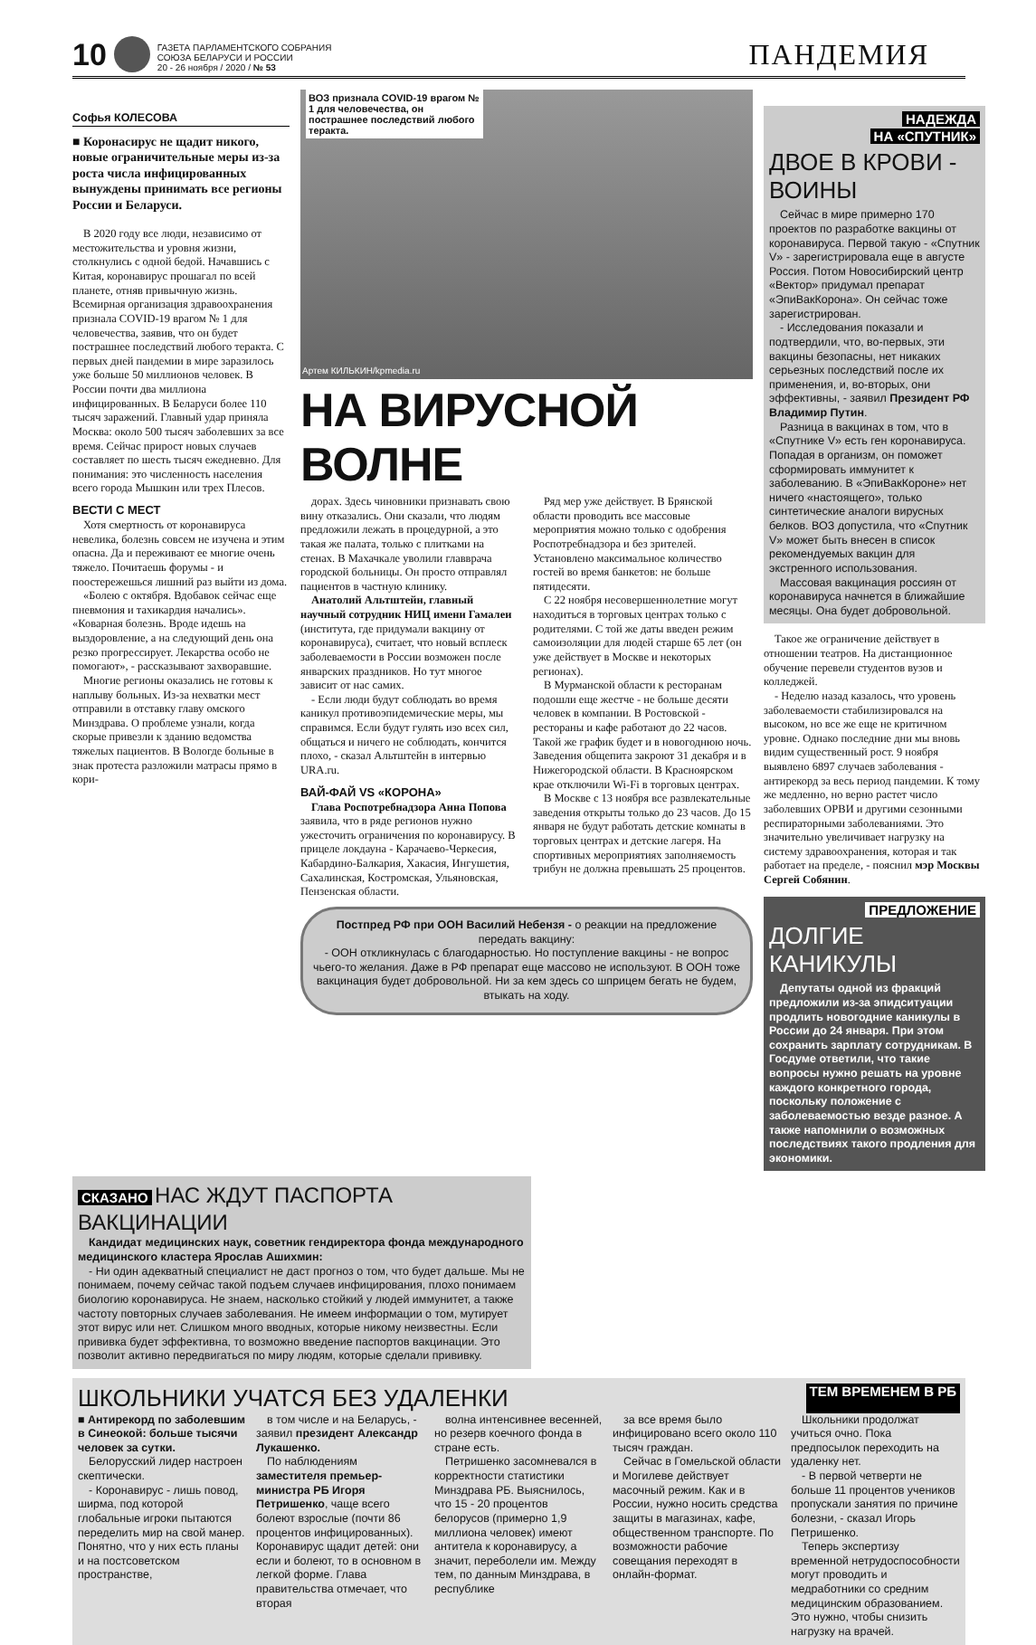10
ГАЗЕТА ПАРЛАМЕНТСКОГО СОБРАНИЯ
СОЮЗА БЕЛАРУСИ И РОССИИ
20 - 26 ноября / 2020 / № 53
ПАНДЕМИЯ
Софья КОЛЕСОВА
■ Коронасирус не щадит никого, новые ограничительные меры из-за роста числа инфицированных вынуждены принимать все регионы России и Беларуси.
В 2020 году все люди, независимо от местожительства и уровня жизни, столкнулись с одной бедой. Начавшись с Китая, коронавирус прошагал по всей планете, отняв привычную жизнь. Всемирная организация здравоохранения признала COVID-19 врагом № 1 для человечества, заявив, что он будет пострашнее последствий любого теракта. С первых дней пандемии в мире заразилось уже больше 50 миллионов человек. В России почти два миллиона инфицированных. В Беларуси более 110 тысяч заражений. Главный удар приняла Москва: около 500 тысяч заболевших за все время. Сейчас прирост новых случаев составляет по шесть тысяч ежедневно. Для понимания: это численность населения всего города Мышкин или трех Плесов.
ВЕСТИ С МЕСТ
Хотя смертность от коронавируса невелика, болезнь совсем не изучена и этим опасна. Да и переживают ее многие очень тяжело. Почитаешь форумы - и поостережешься лишний раз выйти из дома.
«Болею с октября. Вдобавок сейчас еще пневмония и тахикардия начались». «Коварная болезнь. Вроде идешь на выздоровление, а на следующий день она резко прогрессирует. Лекарства особо не помогают», - рассказывают захворавшие.
Многие регионы оказались не готовы к наплыву больных. Из-за нехватки мест отправили в отставку главу омского Минздрава. О проблеме узнали, когда скорые привезли к зданию ведомства тяжелых пациентов. В Вологде больные в знак протеста разложили матрасы прямо в кори-
ВОЗ признала COVID-19 врагом № 1 для человечества, он пострашнее последствий любого теракта.
Артем КИЛЬКИН/kpmedia.ru
НА ВИРУСНОЙ ВОЛНЕ
дорах. Здесь чиновники признавать свою вину отказались. Они сказали, что людям предложили лежать в процедурной, а это такая же палата, только с плитками на стенах. В Махачкале уволили главврача городской больницы. Он просто отправлял пациентов в частную клинику.
Анатолий Альтштейн, главный научный сотрудник НИЦ имени Гамалеи (института, где придумали вакцину от коронавируса), считает, что новый всплеск заболеваемости в России возможен после январских праздников. Но тут многое зависит от нас самих.
- Если люди будут соблюдать во время каникул противоэпидемические меры, мы справимся. Если будут гулять изо всех сил, общаться и ничего не соблюдать, кончится плохо, - сказал Альтштейн в интервью URA.ru.
ВАЙ-ФАЙ VS «КОРОНА»
Глава Роспотребнадзора Анна Попова заявила, что в ряде регионов нужно ужесточить ограничения по коронавирусу. В прицеле локдауна - Карачаево-Черкесия, Кабардино-Балкария, Хакасия, Ингушетия, Сахалинская, Костромская, Ульяновская, Пензенская области.
Ряд мер уже действует. В Брянской области проводить все массовые мероприятия можно только с одобрения Роспотребнадзора и без зрителей. Установлено максимальное количество гостей во время банкетов: не больше пятидесяти.
С 22 ноября несовершеннолетние могут находиться в торговых центрах только с родителями. С той же даты введен режим самоизоляции для людей старше 65 лет (он уже действует в Москве и некоторых регионах).
В Мурманской области к ресторанам подошли еще жестче - не больше десяти человек в компании. В Ростовской - рестораны и кафе работают до 22 часов. Такой же график будет и в новогоднюю ночь. Заведения общепита закроют 31 декабря и в Нижегородской области. В Красноярском крае отключили Wi-Fi в торговых центрах.
В Москве с 13 ноября все развлекательные заведения открыты только до 23 часов. До 15 января не будут работать детские комнаты в торговых центрах и детские лагеря. На спортивных мероприятиях заполняемость трибун не должна превышать 25 процентов.
Постпред РФ при ООН Василий Небензя - о реакции на предложение передать вакцину:
- ООН откликнулась с благодарностью. Но поступление вакцины - не вопрос чьего-то желания. Даже в РФ препарат еще массово не используют. В ООН тоже вакцинация будет добровольной. Ни за кем здесь со шприцем бегать не будем, втыкать на ходу.
НАДЕЖДА
НА «СПУТНИК»
ДВОЕ В КРОВИ - ВОИНЫ
Сейчас в мире примерно 170 проектов по разработке вакцины от коронавируса. Первой такую - «Спутник V» - зарегистрировала еще в августе Россия. Потом Новосибирский центр «Вектор» придумал препарат «ЭпиВакКорона». Он сейчас тоже зарегистрирован.
- Исследования показали и подтвердили, что, во-первых, эти вакцины безопасны, нет никаких серьезных последствий после их применения, и, во-вторых, они эффективны, - заявил Президент РФ Владимир Путин.
Разница в вакцинах в том, что в «Спутнике V» есть ген коронавируса. Попадая в организм, он поможет сформировать иммунитет к заболеванию. В «ЭпиВакКороне» нет ничего «настоящего», только синтетические аналоги вирусных белков. ВОЗ допустила, что «Спутник V» может быть внесен в список рекомендуемых вакцин для экстренного использования.
Массовая вакцинация россиян от коронавируса начнется в ближайшие месяцы. Она будет добровольной.
Такое же ограничение действует в отношении театров. На дистанционное обучение перевели студентов вузов и колледжей.
- Неделю назад казалось, что уровень заболеваемости стабилизировался на высоком, но все же еще не критичном уровне. Однако последние дни мы вновь видим существенный рост. 9 ноября выявлено 6897 случаев заболевания - антирекорд за весь период пандемии. К тому же медленно, но верно растет число заболевших ОРВИ и другими сезонными респираторными заболеваниями. Это значительно увеличивает нагрузку на систему здравоохранения, которая и так работает на пределе, - пояснил мэр Москвы Сергей Собянин.
ПРЕДЛОЖЕНИЕ
ДОЛГИЕ КАНИКУЛЫ
Депутаты одной из фракций предложили из-за эпидситуации продлить новогодние каникулы в России до 24 января. При этом сохранить зарплату сотрудникам. В Госдуме ответили, что такие вопросы нужно решать на уровне каждого конкретного города, поскольку положение с заболеваемостью везде разное. А также напомнили о возможных последствиях такого продления для экономики.
СКАЗАНО НАС ЖДУТ ПАСПОРТА ВАКЦИНАЦИИ
Кандидат медицинских наук, советник гендиректора фонда международного медицинского кластера Ярослав Ашихмин:
- Ни один адекватный специалист не даст прогноз о том, что будет дальше. Мы не понимаем, почему сейчас такой подъем случаев инфицирования, плохо понимаем биологию коронавируса. Не знаем, насколько стойкий у людей иммунитет, а также частоту повторных случаев заболевания. Не имеем информации о том, мутирует этот вирус или нет. Слишком много вводных, которые никому неизвестны. Если прививка будет эффективна, то возможно введение паспортов вакцинации. Это позволит активно передвигаться по миру людям, которые сделали прививку.
ШКОЛЬНИКИ УЧАТСЯ БЕЗ УДАЛЕНКИ ТЕМ ВРЕМЕНЕМ В РБ
■ Антирекорд по заболевшим в Синеокой: больше тысячи человек за сутки.
Белорусский лидер настроен скептически.
- Коронавирус - лишь повод, ширма, под которой глобальные игроки пытаются переделить мир на свой манер. Понятно, что у них есть планы и на постсоветском пространстве,
в том числе и на Беларусь, - заявил президент Александр Лукашенко.
По наблюдениям заместителя премьер-министра РБ Игоря Петришенко, чаще всего болеют взрослые (почти 86 процентов инфицированных). Коронавирус щадит детей: они если и болеют, то в основном в легкой форме. Глава правительства отмечает, что вторая
волна интенсивнее весенней, но резерв коечного фонда в стране есть.
Петришенко засомневался в корректности статистики Минздрава РБ. Выяснилось, что 15 - 20 процентов белорусов (примерно 1,9 миллиона человек) имеют антитела к коронавирусу, а значит, переболели им. Между тем, по данным Минздрава, в республике
за все время было инфицировано всего около 110 тысяч граждан.
Сейчас в Гомельской области и Могилеве действует масочный режим. Как и в России, нужно носить средства защиты в магазинах, кафе, общественном транспорте. По возможности рабочие совещания переходят в онлайн-формат.
Школьники продолжат учиться очно. Пока предпосылок переходить на удаленку нет.
- В первой четверти не больше 11 процентов учеников пропускали занятия по причине болезни, - сказал Игорь Петришенко.
Теперь экспертизу временной нетрудоспособности могут проводить и медработники со средним медицинским образованием. Это нужно, чтобы снизить нагрузку на врачей.